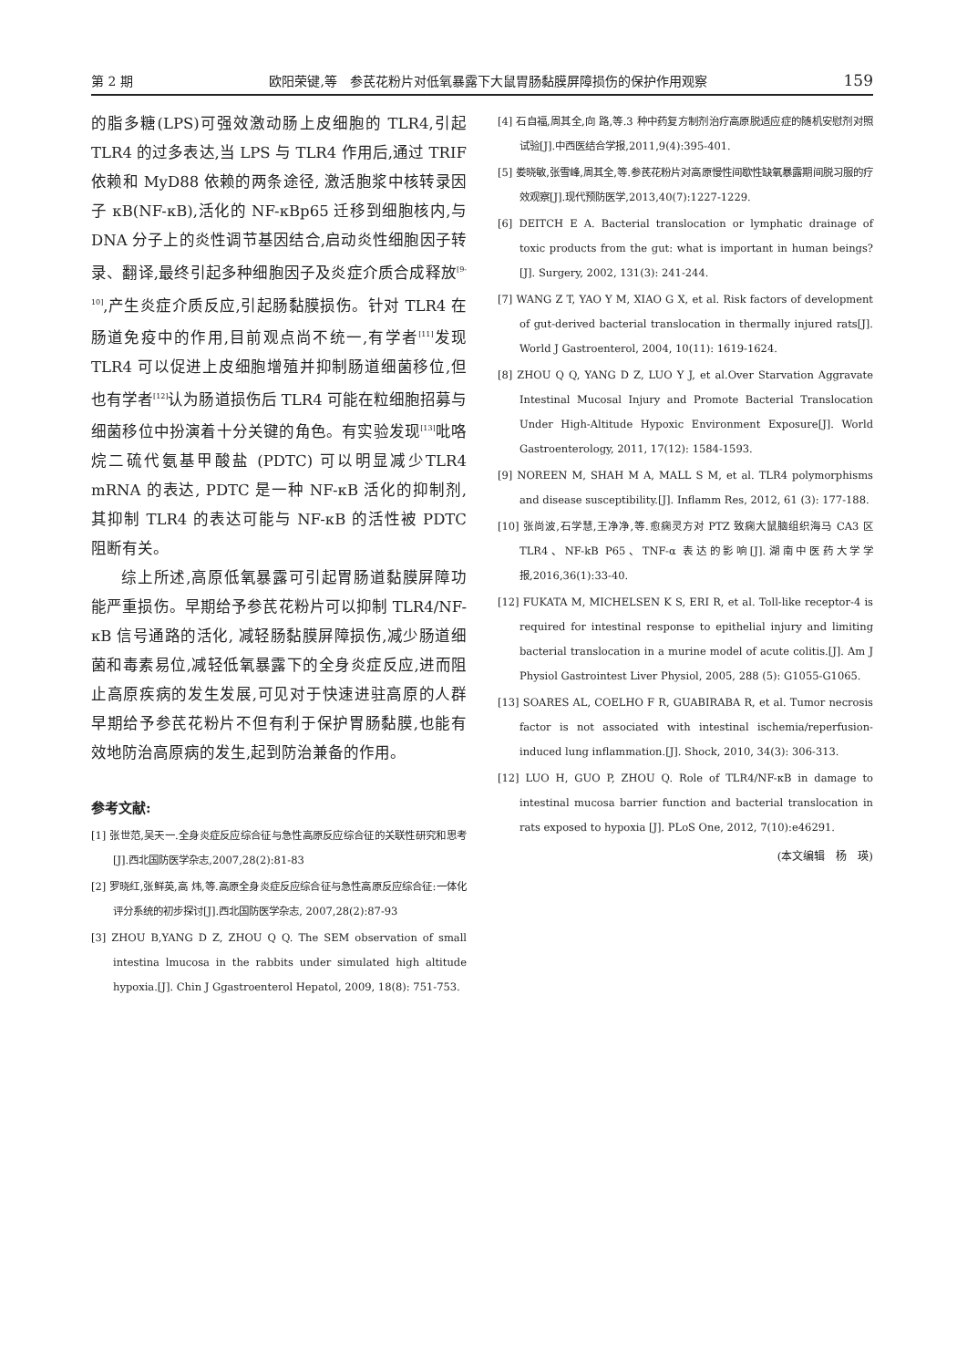第 2 期 欧阳荣键,等　参芪花粉片对低氧暴露下大鼠胃肠黏膜屏障损伤的保护作用观察 159
的脂多糖(LPS)可强效激动肠上皮细胞的 TLR4,引起TLR4 的过多表达,当 LPS 与 TLR4 作用后,通过 TRIF 依赖和 MyD88 依赖的两条途径, 激活胞浆中核转录因子 κB(NF-κB),活化的 NF-κBp65 迁移到细胞核内,与 DNA 分子上的炎性调节基因结合,启动炎性细胞因子转录、翻译,最终引起多种细胞因子及炎症介质合成释放<sup>[9-10]</sup>,产生炎症介质反应,引起肠黏膜损伤。针对 TLR4 在肠道免疫中的作用,目前观点尚不统一,有学者<sup>[11]</sup>发现 TLR4 可以促进上皮细胞增殖并抑制肠道细菌移位,但也有学者<sup>[12]</sup>认为肠道损伤后 TLR4 可能在粒细胞招募与细菌移位中扮演着十分关键的角色。有实验发现<sup>[13]</sup>吡咯烷二硫代氨基甲酸盐 (PDTC) 可以明显减少TLR4 mRNA 的表达, PDTC 是一种 NF-κB 活化的抑制剂,其抑制 TLR4 的表达可能与 NF-κB 的活性被 PDTC 阻断有关。
综上所述,高原低氧暴露可引起胃肠道黏膜屏障功能严重损伤。早期给予参芪花粉片可以抑制 TLR4/NF-κB 信号通路的活化, 减轻肠黏膜屏障损伤,减少肠道细菌和毒素易位,减轻低氧暴露下的全身炎症反应,进而阻止高原疾病的发生发展,可见对于快速进驻高原的人群早期给予参芪花粉片不但有利于保护胃肠黏膜,也能有效地防治高原病的发生,起到防治兼备的作用。
参考文献:
[1] 张世范,吴天一.全身炎症反应综合征与急性高原反应综合征的关联性研究和思考[J].西北国防医学杂志,2007,28(2):81-83
[2] 罗晓红,张鲜英,高 炜,等.高原全身炎症反应综合征与急性高原反应综合征:一体化评分系统的初步探讨[J].西北国防医学杂志, 2007,28(2):87-93
[3] ZHOU B,YANG D Z, ZHOU Q Q. The SEM observation of small intestina lmucosa in the rabbits under simulated high altitude hypoxia.[J]. Chin J Ggastroenterol Hepatol, 2009, 18(8): 751-753.
[4] 石自福,周其全,向 路,等.3 种中药复方制剂治疗高原脱适应症的随机安慰剂对照试验[J].中西医结合学报,2011,9(4):395-401.
[5] 娄晓敏,张雪峰,周其全,等.参芪花粉片对高原慢性间歇性缺氧暴露期间脱习服的疗效观察[J].现代预防医学,2013,40(7):1227-1229.
[6] DEITCH E A. Bacterial translocation or lymphatic drainage of toxic products from the gut: what is important in human beings?[J]. Surgery, 2002, 131(3): 241-244.
[7] WANG Z T, YAO Y M, XIAO G X, et al. Risk factors of development of gut-derived bacterial translocation in thermally injured rats[J]. World J Gastroenterol, 2004, 10(11): 1619-1624.
[8] ZHOU Q Q, YANG D Z, LUO Y J, et al.Over Starvation Aggravate Intestinal Mucosal Injury and Promote Bacterial Translocation Under High-Altitude Hypoxic Environment Exposure[J]. World Gastroenterology, 2011, 17(12): 1584-1593.
[9] NOREEN M, SHAH M A, MALL S M, et al. TLR4 polymorphisms and disease susceptibility.[J]. Inflamm Res, 2012, 61 (3): 177-188.
[10] 张尚波,石学慧,王净净,等.愈痫灵方对 PTZ 致痫大鼠脑组织海马 CA3 区 TLR4、NF-kB P65、TNF-α 表达的影响[J].湖南中医药大学学报,2016,36(1):33-40.
[12] FUKATA M, MICHELSEN K S, ERI R, et al. Toll-like receptor-4 is required for intestinal response to epithelial injury and limiting bacterial translocation in a murine model of acute colitis.[J]. Am J Physiol Gastrointest Liver Physiol, 2005, 288 (5): G1055-G1065.
[13] SOARES AL, COELHO F R, GUABIRABA R, et al. Tumor necrosis factor is not associated with intestinal ischemia/reperfusion-induced lung inflammation.[J]. Shock, 2010, 34(3): 306-313.
[12] LUO H, GUO P, ZHOU Q. Role of TLR4/NF-κB in damage to intestinal mucosa barrier function and bacterial translocation in rats exposed to hypoxia [J]. PLoS One, 2012, 7(10):e46291.
(本文编辑　杨　瑛)